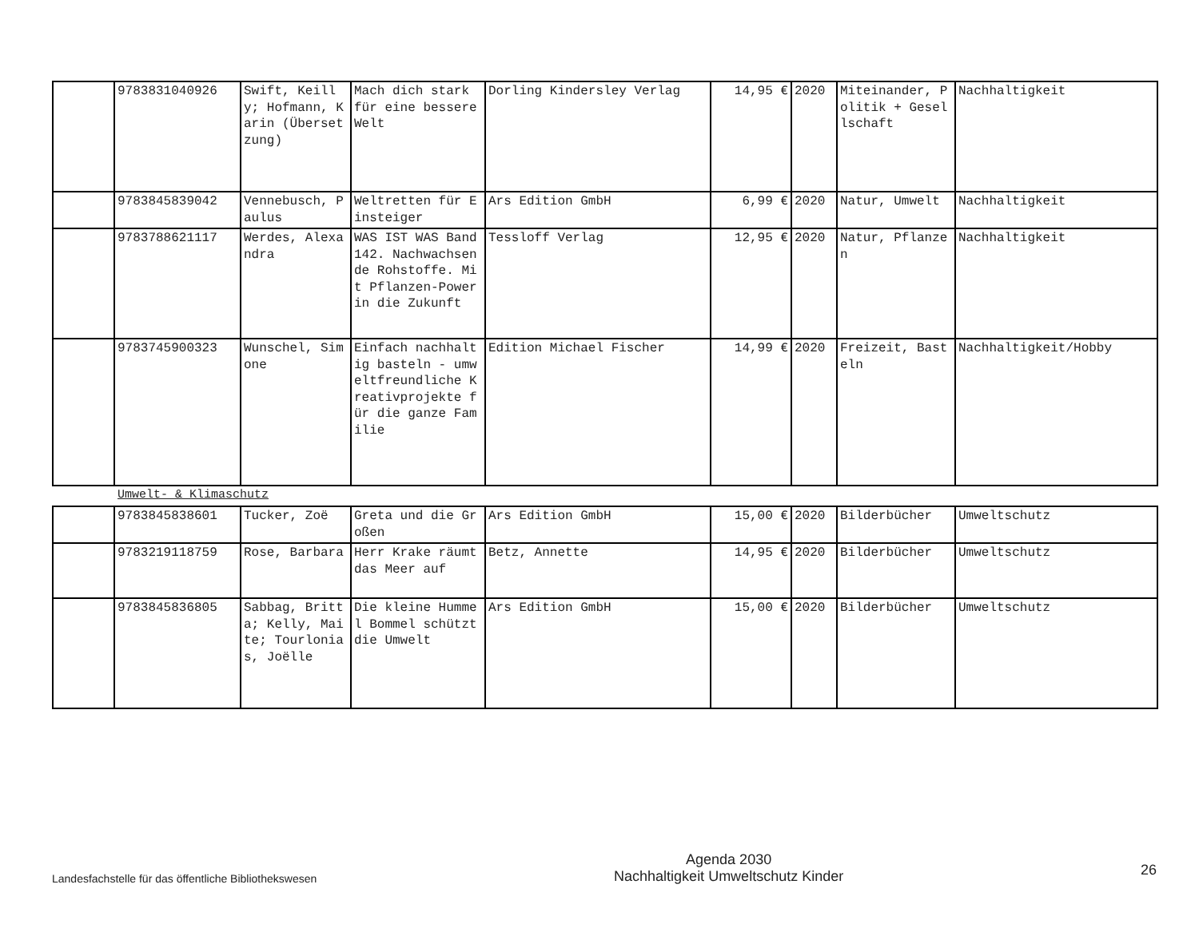| | 9783831040926 | Swift, Keilly; Hofmann, Karin (Übersetzung) | Mach dich stark für eine bessere Welt | Dorling Kindersley Verlag | 14,95 € | 2020 | Miteinander, Politik + Gesellschaft | Nachhaltigkeit |
| | 9783845839042 | Vennebusch, Paulus | Weltretten für Einsteiger | Ars Edition GmbH | 6,99 € | 2020 | Natur, Umwelt | Nachhaltigkeit |
| | 9783788621117 | Werdes, Alexandra | WAS IST WAS Band 142. Nachwachsende Rohstoffe. Mit Pflanzen-Power in die Zukunft | Tessloff Verlag | 12,95 € | 2020 | Natur, Pflanzen | Nachhaltigkeit |
| | 9783745900323 | Wunschel, Simone | Einfach nachhaltig basteln - umweltfreundliche Kreativprojekte für die ganze Familie | Edition Michael Fischer | 14,99 € | 2020 | Freizeit, Basteln | Nachhaltigkeit/Hobby |
Umwelt- & Klimaschutz
| | 9783845838601 | Tucker, Zoë | Greta und die Großen | Ars Edition GmbH | 15,00 € | 2020 | Bilderbücher | Umweltschutz |
| | 9783219118759 | Rose, Barbara | Herr Krake räumt das Meer auf | Betz, Annette | 14,95 € | 2020 | Bilderbücher | Umweltschutz |
| | 9783845836805 | Sabbag, Britta; Kelly, Maite; Tourlonias, Joëlle | Die kleine Hummel Bommel schützt die Umwelt | Ars Edition GmbH | 15,00 € | 2020 | Bilderbücher | Umweltschutz |
Landesfachstelle für das öffentliche Bibliothekswesen
Agenda 2030
Nachhaltigkeit Umweltschutz Kinder
26